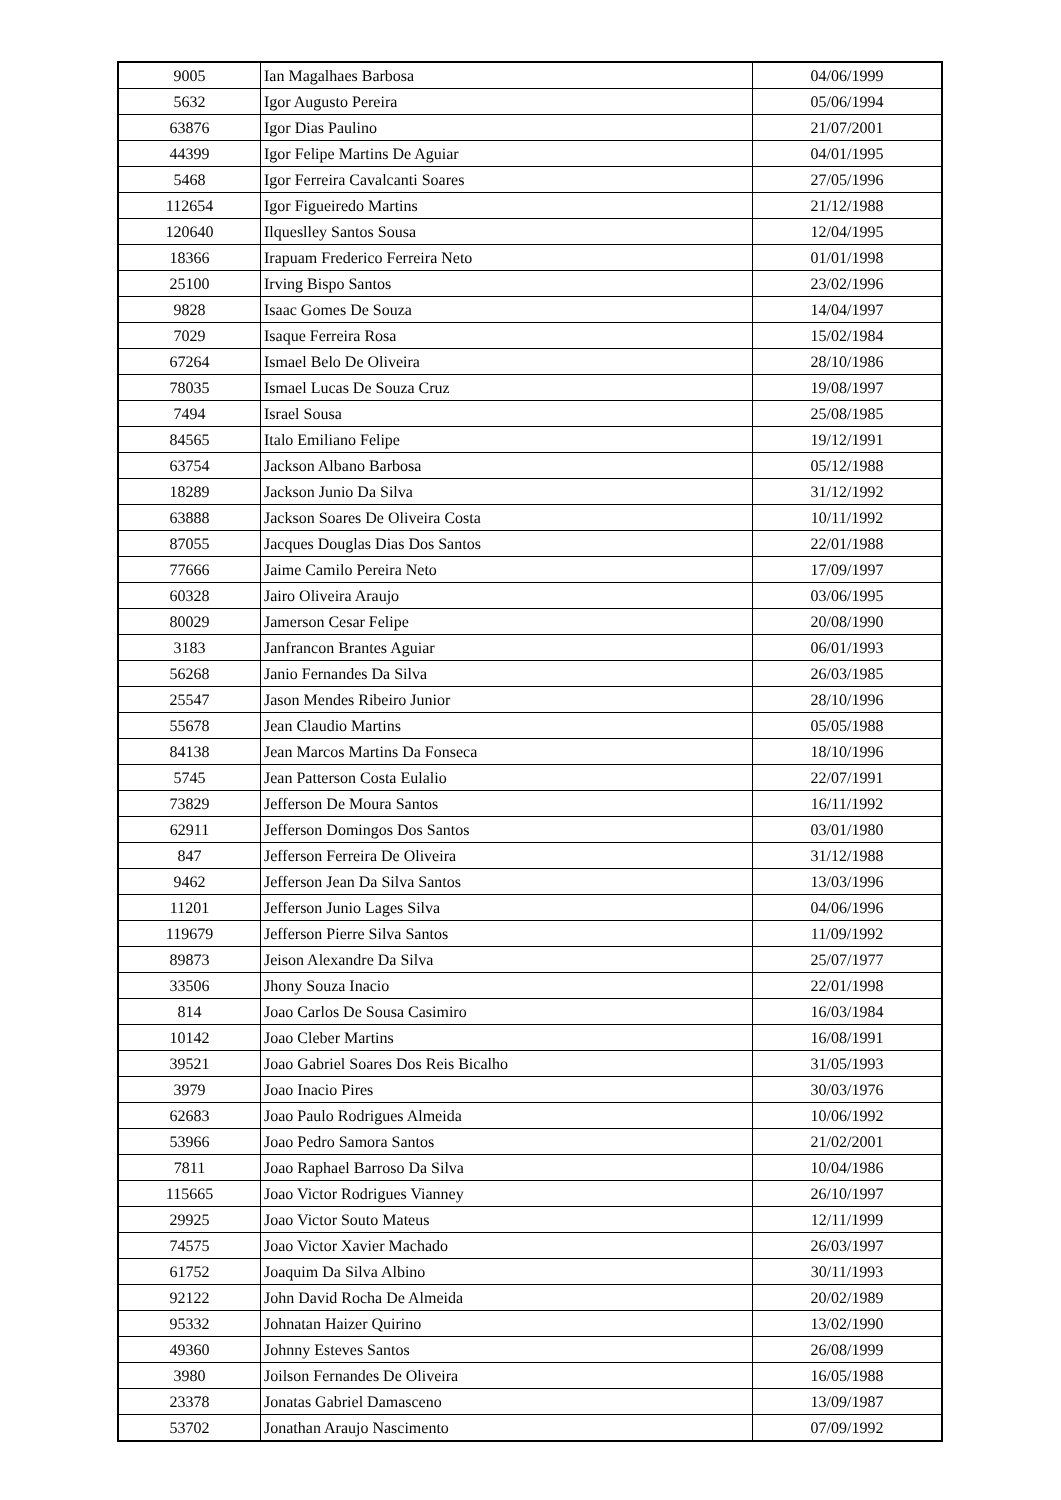| 9005 | Ian Magalhaes Barbosa | 04/06/1999 |
| 5632 | Igor Augusto Pereira | 05/06/1994 |
| 63876 | Igor Dias Paulino | 21/07/2001 |
| 44399 | Igor Felipe Martins De Aguiar | 04/01/1995 |
| 5468 | Igor Ferreira Cavalcanti Soares | 27/05/1996 |
| 112654 | Igor Figueiredo Martins | 21/12/1988 |
| 120640 | Ilqueslley Santos Sousa | 12/04/1995 |
| 18366 | Irapuam Frederico Ferreira Neto | 01/01/1998 |
| 25100 | Irving Bispo Santos | 23/02/1996 |
| 9828 | Isaac Gomes De Souza | 14/04/1997 |
| 7029 | Isaque Ferreira Rosa | 15/02/1984 |
| 67264 | Ismael Belo De Oliveira | 28/10/1986 |
| 78035 | Ismael Lucas De Souza Cruz | 19/08/1997 |
| 7494 | Israel Sousa | 25/08/1985 |
| 84565 | Italo Emiliano Felipe | 19/12/1991 |
| 63754 | Jackson Albano Barbosa | 05/12/1988 |
| 18289 | Jackson Junio Da Silva | 31/12/1992 |
| 63888 | Jackson Soares De Oliveira Costa | 10/11/1992 |
| 87055 | Jacques Douglas Dias Dos Santos | 22/01/1988 |
| 77666 | Jaime Camilo Pereira Neto | 17/09/1997 |
| 60328 | Jairo Oliveira Araujo | 03/06/1995 |
| 80029 | Jamerson Cesar Felipe | 20/08/1990 |
| 3183 | Janfrancon Brantes Aguiar | 06/01/1993 |
| 56268 | Janio Fernandes Da Silva | 26/03/1985 |
| 25547 | Jason Mendes Ribeiro Junior | 28/10/1996 |
| 55678 | Jean Claudio Martins | 05/05/1988 |
| 84138 | Jean Marcos Martins Da Fonseca | 18/10/1996 |
| 5745 | Jean Patterson Costa Eulalio | 22/07/1991 |
| 73829 | Jefferson De Moura Santos | 16/11/1992 |
| 62911 | Jefferson Domingos Dos Santos | 03/01/1980 |
| 847 | Jefferson Ferreira De Oliveira | 31/12/1988 |
| 9462 | Jefferson Jean Da Silva Santos | 13/03/1996 |
| 11201 | Jefferson Junio Lages Silva | 04/06/1996 |
| 119679 | Jefferson Pierre Silva Santos | 11/09/1992 |
| 89873 | Jeison Alexandre Da Silva | 25/07/1977 |
| 33506 | Jhony Souza Inacio | 22/01/1998 |
| 814 | Joao Carlos De Sousa Casimiro | 16/03/1984 |
| 10142 | Joao Cleber Martins | 16/08/1991 |
| 39521 | Joao Gabriel Soares Dos Reis Bicalho | 31/05/1993 |
| 3979 | Joao Inacio Pires | 30/03/1976 |
| 62683 | Joao Paulo Rodrigues Almeida | 10/06/1992 |
| 53966 | Joao Pedro Samora Santos | 21/02/2001 |
| 7811 | Joao Raphael Barroso Da Silva | 10/04/1986 |
| 115665 | Joao Victor Rodrigues Vianney | 26/10/1997 |
| 29925 | Joao Victor Souto Mateus | 12/11/1999 |
| 74575 | Joao Victor Xavier Machado | 26/03/1997 |
| 61752 | Joaquim Da Silva Albino | 30/11/1993 |
| 92122 | John David Rocha De Almeida | 20/02/1989 |
| 95332 | Johnatan Haizer Quirino | 13/02/1990 |
| 49360 | Johnny Esteves Santos | 26/08/1999 |
| 3980 | Joilson Fernandes De Oliveira | 16/05/1988 |
| 23378 | Jonatas Gabriel Damasceno | 13/09/1987 |
| 53702 | Jonathan Araujo Nascimento | 07/09/1992 |